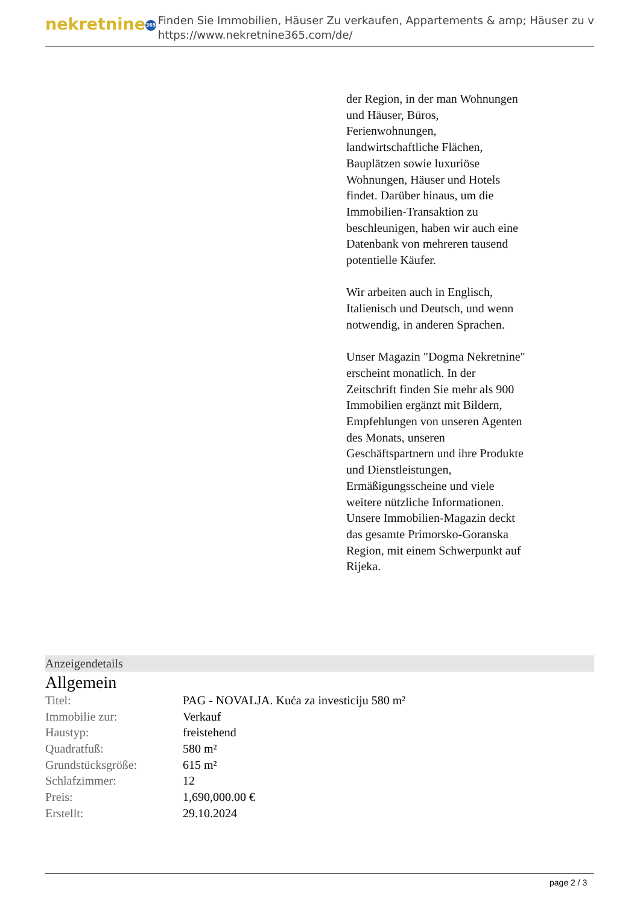nekretnine 365
Finden Sie Immobilien, Häuser Zu verkaufen, Appartements & amp; Häuser zu v
https://www.nekretnine365.com/de/
der Region, in der man Wohnungen und Häuser, Büros, Ferienwohnungen, landwirtschaftliche Flächen, Bauplätzen sowie luxuriöse Wohnungen, Häuser und Hotels findet. Darüber hinaus, um die Immobilien-Transaktion zu beschleunigen, haben wir auch eine Datenbank von mehreren tausend potentielle Käufer.
Wir arbeiten auch in Englisch, Italienisch und Deutsch, und wenn notwendig, in anderen Sprachen.
Unser Magazin "Dogma Nekretnine" erscheint monatlich. In der Zeitschrift finden Sie mehr als 900 Immobilien ergänzt mit Bildern, Empfehlungen von unseren Agenten des Monats, unseren Geschäftspartnern und ihre Produkte und Dienstleistungen, Ermäßigungsscheine und viele weitere nützliche Informationen. Unsere Immobilien-Magazin deckt das gesamte Primorsko-Goranska Region, mit einem Schwerpunkt auf Rijeka.
Anzeigendetails
Allgemein
| Titel: | PAG - NOVALJA. Kuća za investiciju 580 m² |
| Immobilie zur: | Verkauf |
| Haustyp: | freistehend |
| Quadratfuß: | 580 m² |
| Grundstücksgröße: | 615 m² |
| Schlafzimmer: | 12 |
| Preis: | 1,690,000.00 € |
| Erstellt: | 29.10.2024 |
page 2 / 3